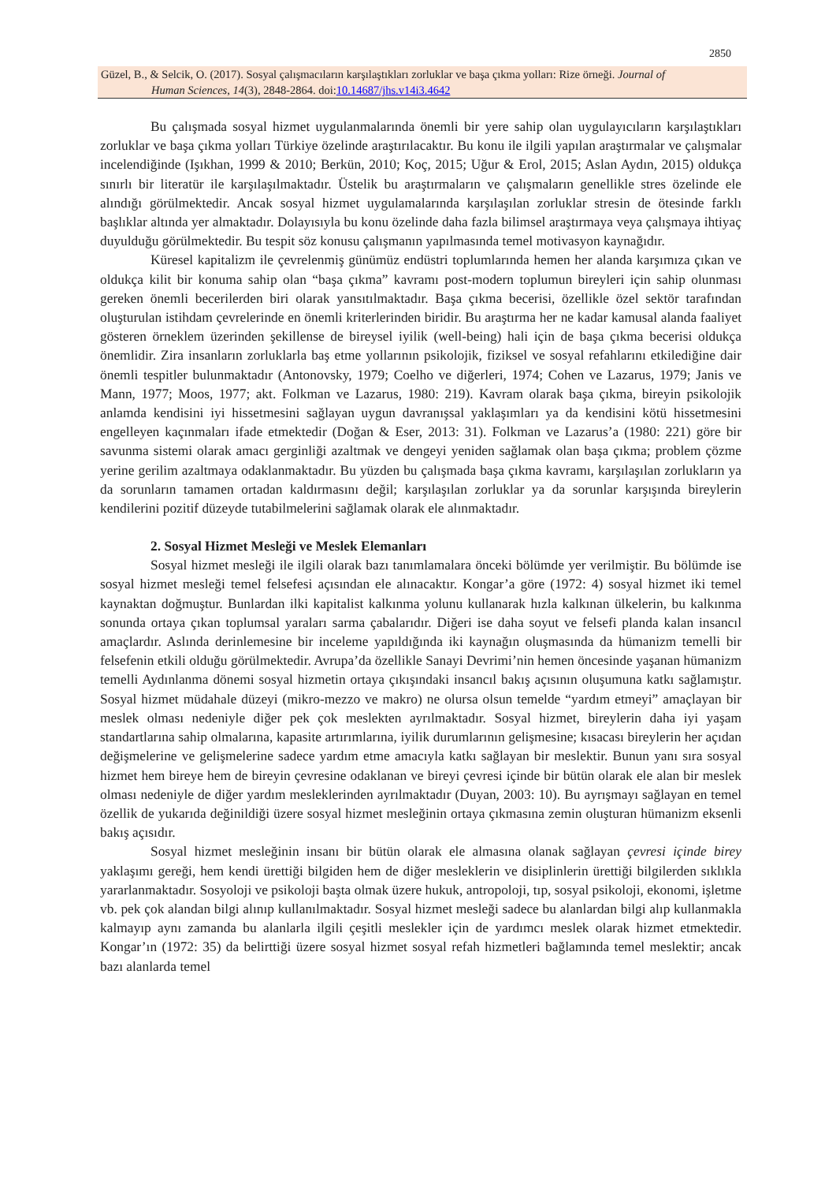2850
Güzel, B., & Selcik, O. (2017). Sosyal çalışmacıların karşılaştıkları zorluklar ve başa çıkma yolları: Rize örneği. Journal of
Human Sciences, 14(3), 2848-2864. doi:10.14687/jhs.v14i3.4642
Bu çalışmada sosyal hizmet uygulanmalarında önemli bir yere sahip olan uygulayıcıların karşılaştıkları zorluklar ve başa çıkma yolları Türkiye özelinde araştırılacaktır. Bu konu ile ilgili yapılan araştırmalar ve çalışmalar incelendiğinde (Işıkhan, 1999 & 2010; Berkün, 2010; Koç, 2015; Uğur & Erol, 2015; Aslan Aydın, 2015) oldukça sınırlı bir literatür ile karşılaşılmaktadır. Üstelik bu araştırmaların ve çalışmaların genellikle stres özelinde ele alındığı görülmektedir. Ancak sosyal hizmet uygulamalarında karşılaşılan zorluklar stresin de ötesinde farklı başlıklar altında yer almaktadır. Dolayısıyla bu konu özelinde daha fazla bilimsel araştırmaya veya çalışmaya ihtiyaç duyulduğu görülmektedir. Bu tespit söz konusu çalışmanın yapılmasında temel motivasyon kaynağıdır.
Küresel kapitalizm ile çevrelenmiş günümüz endüstri toplumlarında hemen her alanda karşımıza çıkan ve oldukça kilit bir konuma sahip olan “başa çıkma” kavramı post-modern toplumun bireyleri için sahip olunması gereken önemli becerilerden biri olarak yansıtılmaktadır. Başa çıkma becerisi, özellikle özel sektör tarafından oluşturulan istihdam çevrelerinde en önemli kriterlerinden biridir. Bu araştırma her ne kadar kamusal alanda faaliyet gösteren örneklem üzerinden şekillense de bireysel iyilik (well-being) hali için de başa çıkma becerisi oldukça önemlidir. Zira insanların zorluklarla baş etme yollarının psikolojik, fiziksel ve sosyal refahlarını etkilediğine dair önemli tespitler bulunmaktadır (Antonovsky, 1979; Coelho ve diğerleri, 1974; Cohen ve Lazarus, 1979; Janis ve Mann, 1977; Moos, 1977; akt. Folkman ve Lazarus, 1980: 219). Kavram olarak başa çıkma, bireyin psikolojik anlamda kendisini iyi hissetmesini sağlayan uygun davranışsal yaklaşımları ya da kendisini kötü hissetmesini engelleyen kaçınmaları ifade etmektedir (Doğan & Eser, 2013: 31). Folkman ve Lazarus’a (1980: 221) göre bir savunma sistemi olarak amacı gerginliği azaltmak ve dengeyi yeniden sağlamak olan başa çıkma; problem çözme yerine gerilim azaltmaya odaklanmaktadır. Bu yüzden bu çalışmada başa çıkma kavramı, karşılaşılan zorlukların ya da sorunların tamamen ortadan kaldırmasını değil; karşılaşılan zorluklar ya da sorunlar karşışında bireylerin kendilerini pozitif düzeyde tutabilmelerini sağlamak olarak ele alınmaktadır.
2. Sosyal Hizmet Mesleği ve Meslek Elemanları
Sosyal hizmet mesleği ile ilgili olarak bazı tanımlamalara önceki bölümde yer verilmiştir. Bu bölümde ise sosyal hizmet mesleği temel felsefesi açısından ele alınacaktır. Kongar’a göre (1972: 4) sosyal hizmet iki temel kaynaktan doğmuştur. Bunlardan ilki kapitalist kalkınma yolunu kullanarak hızla kalkınan ülkelerin, bu kalkınma sonunda ortaya çıkan toplumsal yaraları sarma çabalarıdır. Diğeri ise daha soyut ve felsefi planda kalan insancıl amaçlardır. Aslında derinlemesine bir inceleme yapıldığında iki kaynağın oluşmasında da hümanizm temelli bir felsefenin etkili olduğu görülmektedir. Avrupa’da özellikle Sanayi Devrimi’nin hemen öncesinde yaşanan hümanizm temelli Aydınlanma dönemi sosyal hizmetin ortaya çıkışındaki insancıl bakış açısının oluşumuna katkı sağlamıştır. Sosyal hizmet müdahale düzeyi (mikro-mezzo ve makro) ne olursa olsun temelde “yardım etmeyi” amaçlayan bir meslek olması nedeniyle diğer pek çok meslekten ayrılmaktadır. Sosyal hizmet, bireylerin daha iyi yaşam standartlarına sahip olmalarına, kapasite artırımlarına, iyilik durumlarının gelişmesine; kısacası bireylerin her açıdan değişmelerine ve gelişmelerine sadece yardım etme amacıyla katkı sağlayan bir meslektir. Bunun yanı sıra sosyal hizmet hem bireye hem de bireyin çevresine odaklanan ve bireyi çevresi içinde bir bütün olarak ele alan bir meslek olması nedeniyle de diğer yardım mesleklerinden ayrılmaktadır (Duyan, 2003: 10). Bu ayrışmayı sağlayan en temel özellik de yukarıda değinildiği üzere sosyal hizmet mesleğinin ortaya çıkmasına zemin oluşturan hümanizm eksenli bakış açısıdır.
Sosyal hizmet mesleğinin insanı bir bütün olarak ele almasına olanak sağlayan çevresi içinde birey yaklaşımı gereği, hem kendi ürettiği bilgiden hem de diğer mesleklerin ve disiplinlerin ürettiği bilgilerden sıklıkla yararlanmaktadır. Sosyoloji ve psikoloji başta olmak üzere hukuk, antropoloji, tıp, sosyal psikoloji, ekonomi, işletme vb. pek çok alandan bilgi alınıp kullanılmaktadır. Sosyal hizmet mesleği sadece bu alanlardan bilgi alıp kullanmakla kalmayıp aynı zamanda bu alanlarla ilgili çeşitli meslekler için de yardımcı meslek olarak hizmet etmektedir. Kongar’ın (1972: 35) da belirttiği üzere sosyal hizmet sosyal refah hizmetleri bağlamında temel meslektir; ancak bazı alanlarda temel